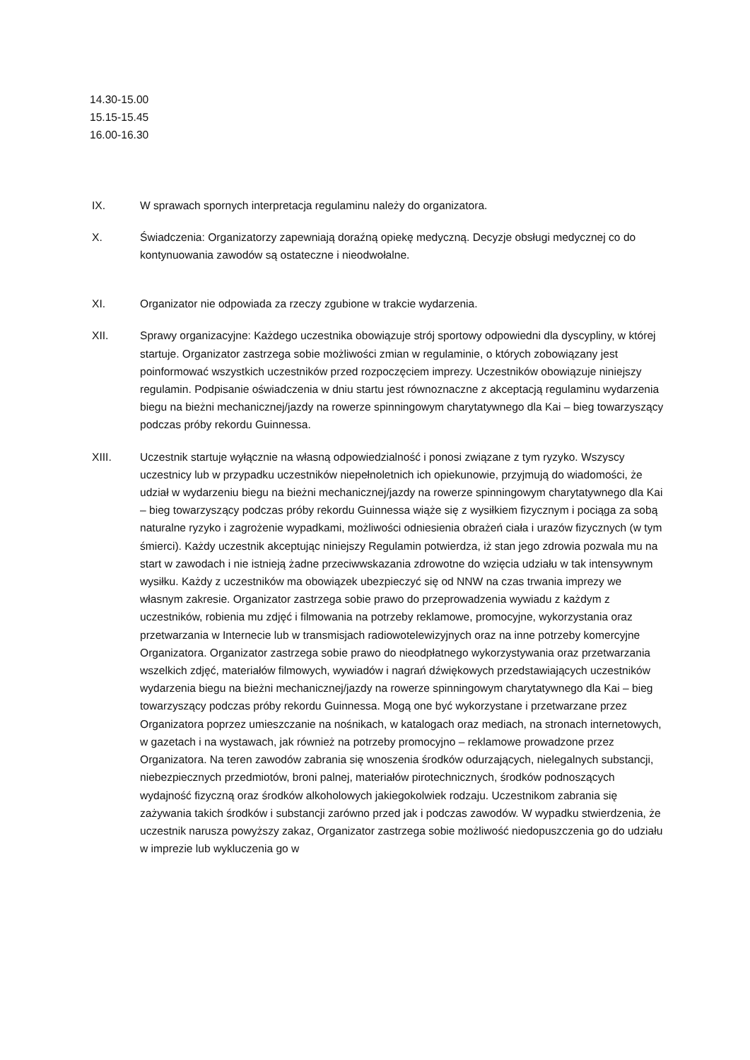14.30-15.00
15.15-15.45
16.00-16.30
IX. W sprawach spornych interpretacja regulaminu należy do organizatora.
X. Świadczenia: Organizatorzy zapewniają doraźną opiekę medyczną. Decyzje obsługi medycznej co do kontynuowania zawodów są ostateczne i nieodwołalne.
XI. Organizator nie odpowiada za rzeczy zgubione w trakcie wydarzenia.
XII. Sprawy organizacyjne: Każdego uczestnika obowiązuje strój sportowy odpowiedni dla dyscypliny, w której startuje. Organizator zastrzega sobie możliwości zmian w regulaminie, o których zobowiązany jest poinformować wszystkich uczestników przed rozpoczęciem imprezy. Uczestników obowiązuje niniejszy regulamin. Podpisanie oświadczenia w dniu startu jest równoznaczne z akceptacją regulaminu wydarzenia biegu na bieżni mechanicznej/jazdy na rowerze spinningowym charytatywnego dla Kai – bieg towarzyszący podczas próby rekordu Guinnessa.
XIII. Uczestnik startuje wyłącznie na własną odpowiedzialność i ponosi związane z tym ryzyko. Wszyscy uczestnicy lub w przypadku uczestników niepełnoletnich ich opiekunowie, przyjmują do wiadomości, że udział w wydarzeniu biegu na bieżni mechanicznej/jazdy na rowerze spinningowym charytatywnego dla Kai – bieg towarzyszący podczas próby rekordu Guinnessa wiąże się z wysiłkiem fizycznym i pociąga za sobą naturalne ryzyko i zagrożenie wypadkami, możliwości odniesienia obrażeń ciała i urazów fizycznych (w tym śmierci). Każdy uczestnik akceptując niniejszy Regulamin potwierdza, iż stan jego zdrowia pozwala mu na start w zawodach i nie istnieją żadne przeciwwskazania zdrowotne do wzięcia udziału w tak intensywnym wysiłku. Każdy z uczestników ma obowiązek ubezpieczyć się od NNW na czas trwania imprezy we własnym zakresie. Organizator zastrzega sobie prawo do przeprowadzenia wywiadu z każdym z uczestników, robienia mu zdjęć i filmowania na potrzeby reklamowe, promocyjne, wykorzystania oraz przetwarzania w Internecie lub w transmisjach radiowotelewizyjnych oraz na inne potrzeby komercyjne Organizatora. Organizator zastrzega sobie prawo do nieodpłatnego wykorzystywania oraz przetwarzania wszelkich zdjęć, materiałów filmowych, wywiadów i nagrań dźwiękowych przedstawiających uczestników wydarzenia biegu na bieżni mechanicznej/jazdy na rowerze spinningowym charytatywnego dla Kai – bieg towarzyszący podczas próby rekordu Guinnessa. Mogą one być wykorzystane i przetwarzane przez Organizatora poprzez umieszczanie na nośnikach, w katalogach oraz mediach, na stronach internetowych, w gazetach i na wystawach, jak również na potrzeby promocyjno – reklamowe prowadzone przez Organizatora. Na teren zawodów zabrania się wnoszenia środków odurzających, nielegalnych substancji, niebezpiecznych przedmiotów, broni palnej, materiałów pirotechnicznych, środków podnoszących wydajność fizyczną oraz środków alkoholowych jakiegokolwiek rodzaju. Uczestnikom zabrania się zażywania takich środków i substancji zarówno przed jak i podczas zawodów. W wypadku stwierdzenia, że uczestnik narusza powyższy zakaz, Organizator zastrzega sobie możliwość niedopuszczenia go do udziału w imprezie lub wykluczenia go w